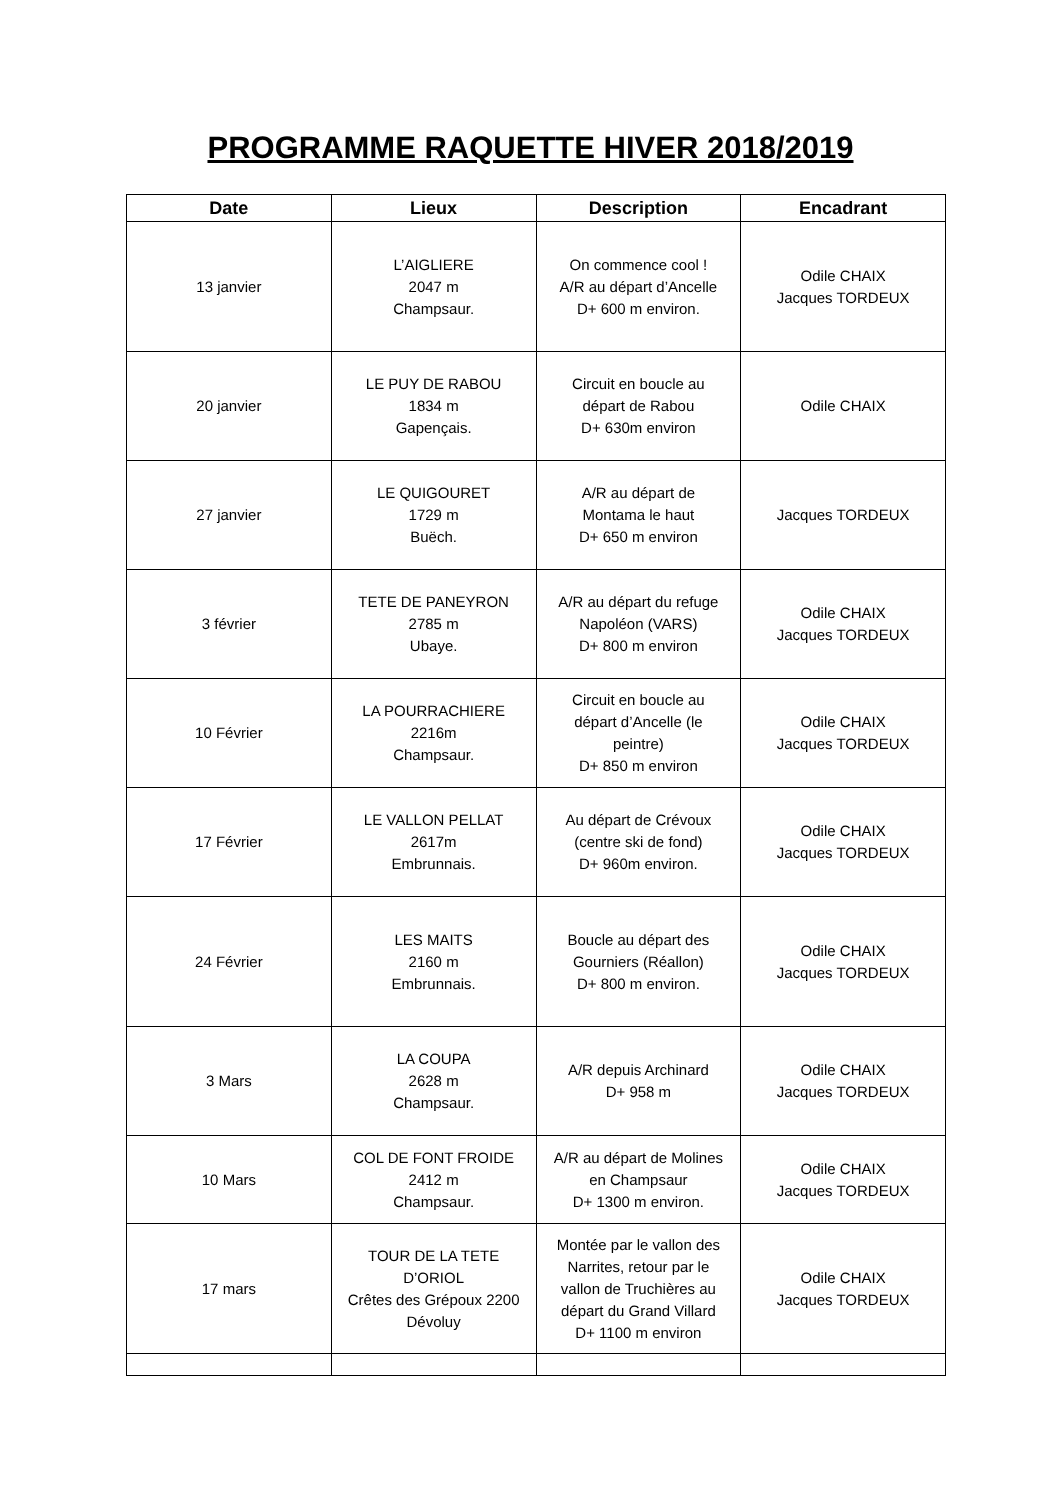PROGRAMME RAQUETTE HIVER 2018/2019
| Date | Lieux | Description | Encadrant |
| --- | --- | --- | --- |
| 13 janvier | L’AIGLIERE 2047 m Champsaur. | On commence cool ! A/R au départ d’Ancelle D+ 600 m environ. | Odile CHAIX Jacques TORDEUX |
| 20 janvier | LE PUY DE RABOU 1834 m Gapençais. | Circuit en boucle au départ de Rabou D+ 630m environ | Odile CHAIX |
| 27 janvier | LE QUIGOURET 1729 m Buëch. | A/R au départ de Montama le haut D+ 650 m environ | Jacques TORDEUX |
| 3 février | TETE DE PANEYRON 2785 m Ubaye. | A/R au départ du refuge Napoléon (VARS) D+ 800 m environ | Odile CHAIX Jacques TORDEUX |
| 10 Février | LA POURRACHIERE 2216m Champsaur. | Circuit en boucle au départ d’Ancelle (le peintre) D+ 850 m environ | Odile CHAIX Jacques TORDEUX |
| 17 Février | LE VALLON PELLAT 2617m Embrunnais. | Au départ de Crévoux (centre ski de fond) D+ 960m environ. | Odile CHAIX Jacques TORDEUX |
| 24 Février | LES MAITS 2160 m Embrunnais. | Boucle au départ des Gourniers (Réallon) D+ 800 m environ. | Odile CHAIX Jacques TORDEUX |
| 3 Mars | LA COUPA 2628 m Champsaur. | A/R depuis Archinard D+ 958 m | Odile CHAIX Jacques TORDEUX |
| 10 Mars | COL DE FONT FROIDE 2412 m Champsaur. | A/R au départ de Molines en Champsaur D+ 1300 m environ. | Odile CHAIX Jacques TORDEUX |
| 17 mars | TOUR DE LA TETE D’ORIOL Crêtes des Grépoux 2200 Dévoluy | Montée par le vallon des Narrites, retour par le vallon de Truchières au départ du Grand Villard D+ 1100 m environ | Odile CHAIX Jacques TORDEUX |